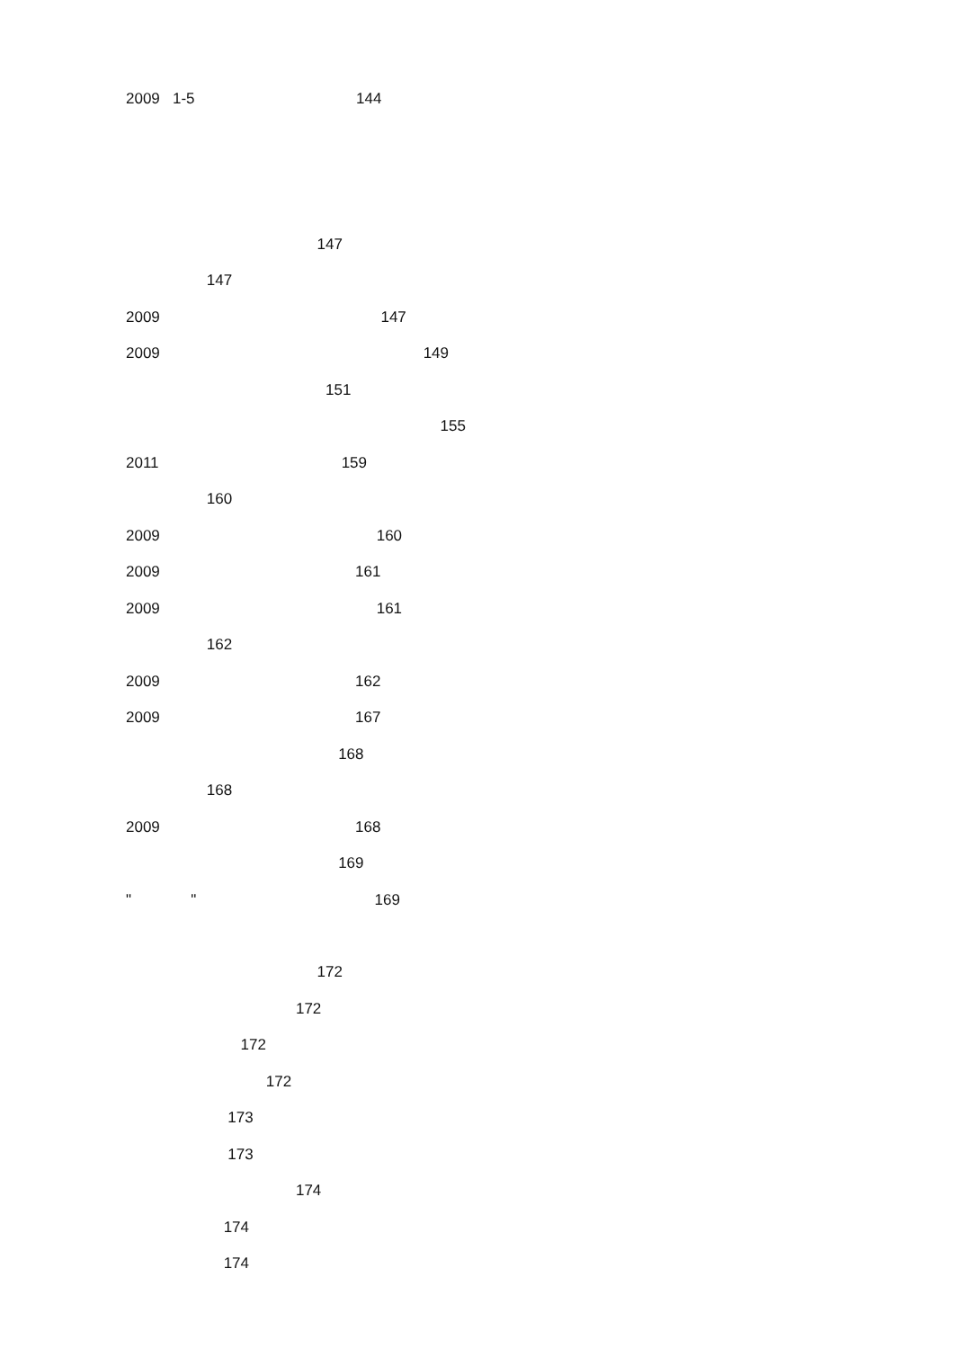2009 1-5 144
147
147
2009 147
2009 149
151
155
2011 159
160
2009 160
2009 161
2009 161
162
2009 162
2009 167
168
168
2009 168
169
" " 169
172
172
172
172
173
173
174
174
174